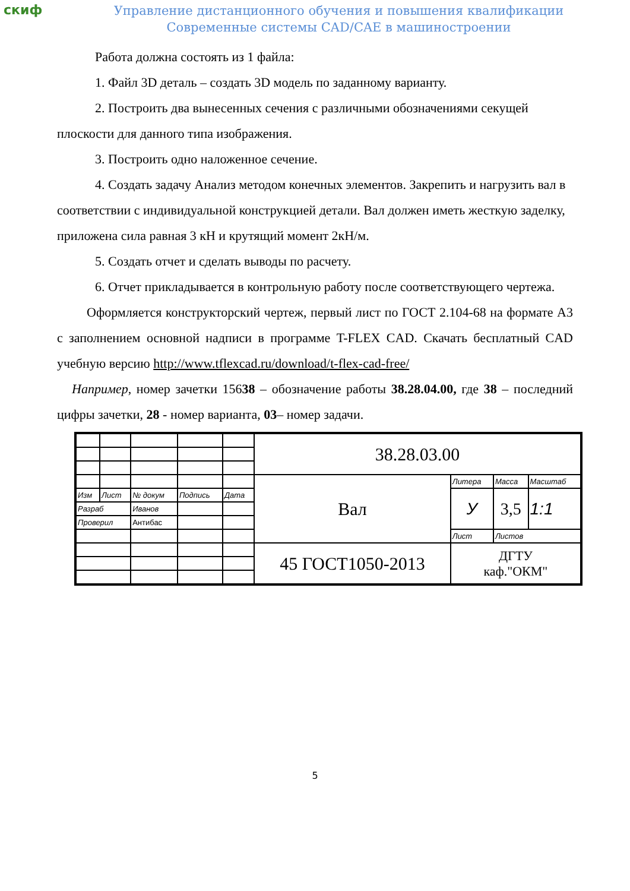скиф
Управление дистанционного обучения и повышения квалификации
Современные системы CAD/CAE в машиностроении
Работа должна состоять из 1 файла:
1. Файл 3D деталь – создать 3D модель по заданному варианту.
2. Построить два вынесенных сечения с различными обозначениями секущей плоскости для данного типа изображения.
3. Построить одно наложенное сечение.
4. Создать задачу Анализ методом конечных элементов. Закрепить и нагрузить вал в соответствии с индивидуальной конструкцией детали. Вал должен иметь жесткую заделку, приложена сила равная 3 кН и крутящий момент 2кН/м.
5. Создать отчет и сделать выводы по расчету.
6. Отчет прикладывается в контрольную работу после соответствующего чертежа.
Оформляется конструкторский чертеж, первый лист по ГОСТ 2.104-68 на формате А3 с заполнением основной надписи в программе T-FLEX CAD. Скачать бесплатный CAD учебную версию http://www.tflexcad.ru/download/t-flex-cad-free/
Например, номер зачетки 15638 – обозначение работы 38.28.04.00, где 38 – последний цифры зачетки, 28 - номер варианта, 03– номер задачи.
| | | | | | 38.28.03.00 | | | |
| | | | | | Вал | Литера | Масса | Масштаб |
| Изм | Лист | № докум | Подпись | Дата | | У | 3,5 | 1:1 |
| Разраб | | Иванов | | | | | | |
| Проверил | | Антибас | | | | | | |
| | | | | | | Лист | Листов | |
| | | | | | 45 ГОСТ1050-2013 | ДГТУ каф."ОКМ" | | |
5